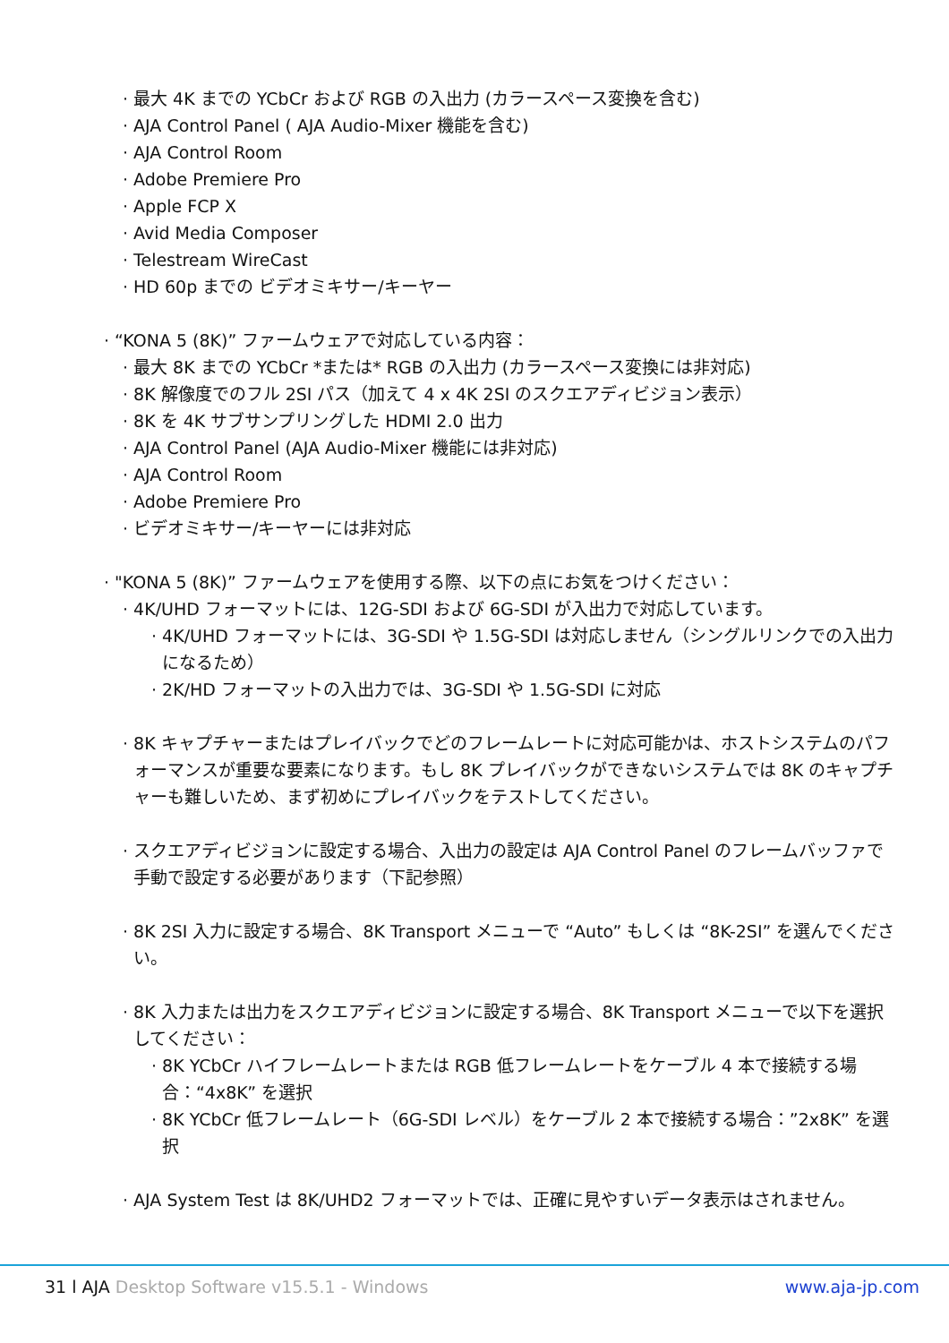· 最大 4K までの YCbCr および RGB の入出力 (カラースペース変換を含む)
· AJA Control Panel ( AJA Audio-Mixer 機能を含む)
· AJA Control Room
· Adobe Premiere Pro
· Apple FCP X
· Avid Media Composer
· Telestream WireCast
· HD 60p までの ビデオミキサー/キーヤー
· “KONA 5 (8K)” ファームウェアで対応している内容：
· 最大 8K までの YCbCr *または* RGB の入出力 (カラースペース変換には非対応)
· 8K 解像度でのフル 2SI パス（加えて 4 x 4K 2SI のスクエアディビジョン表示）
· 8K を 4K サブサンプリングした HDMI 2.0 出力
· AJA Control Panel (AJA Audio-Mixer 機能には非対応)
· AJA Control Room
· Adobe Premiere Pro
· ビデオミキサー/キーヤーには非対応
· "KONA 5 (8K)” ファームウェアを使用する際、以下の点にお気をつけください：
· 4K/UHD フォーマットには、12G-SDI および 6G-SDI が入出力で対応しています。
· 4K/UHD フォーマットには、3G-SDI や 1.5G-SDI は対応しません（シングルリンクでの入出力になるため）
· 2K/HD フォーマットの入出力では、3G-SDI や 1.5G-SDI に対応
· 8K キャプチャーまたはプレイバックでどのフレームレートに対応可能かは、ホストシステムのパフォーマンスが重要な要素になります。もし 8K プレイバックができないシステムでは 8K のキャプチャーも難しいため、まず初めにプレイバックをテストしてください。
· スクエアディビジョンに設定する場合、入出力の設定は AJA Control Panel のフレームバッファで手動で設定する必要があります（下記参照）
· 8K 2SI 入力に設定する場合、8K Transport メニューで “Auto” もしくは “8K-2SI” を選んでください。
· 8K 入力または出力をスクエアディビジョンに設定する場合、8K Transport メニューで以下を選択してください：
· 8K YCbCr ハイフレームレートまたは RGB 低フレームレートをケーブル 4 本で接続する場合：“4x8K” を選択
· 8K YCbCr 低フレームレート（6G-SDI レベル）をケーブル 2 本で接続する場合：”2x8K” を選択
· AJA System Test は 8K/UHD2 フォーマットでは、正確に見やすいデータ表示はされません。
31 l AJA Desktop Software v15.5.1 - Windows www.aja-jp.com